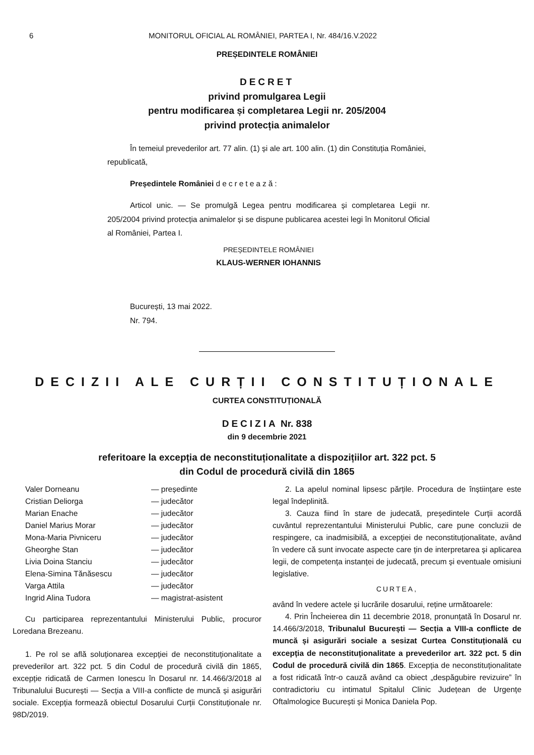6 MONITORUL OFICIAL AL ROMÂNIEI, PARTEA I, Nr. 484/16.V.2022
PREȘEDINTELE ROMÂNIEI
DECRET
privind promulgarea Legii
pentru modificarea și completarea Legii nr. 205/2004
privind protecția animalelor
În temeiul prevederilor art. 77 alin. (1) și ale art. 100 alin. (1) din Constituția României, republicată,
Președintele României decretează:
Articol unic. — Se promulgă Legea pentru modificarea și completarea Legii nr. 205/2004 privind protecția animalelor și se dispune publicarea acestei legi în Monitorul Oficial al României, Partea I.
PREȘEDINTELE ROMÂNIEI
KLAUS-WERNER IOHANNIS
București, 13 mai 2022.
Nr. 794.
DECIZII ALE CURȚII CONSTITUȚIONALE
CURTEA CONSTITUȚIONALĂ
DECIZIA Nr. 838
din 9 decembrie 2021
referitoare la excepția de neconstituționalitate a dispozițiilor art. 322 pct. 5
din Codul de procedură civilă din 1865
Valer Dorneanu — președinte
Cristian Deliorga — judecător
Marian Enache — judecător
Daniel Marius Morar — judecător
Mona-Maria Pivniceru — judecător
Gheorghe Stan — judecător
Livia Doina Stanciu — judecător
Elena-Simina Tănăsescu — judecător
Varga Attila — judecător
Ingrid Alina Tudora — magistrat-asistent
Cu participarea reprezentantului Ministerului Public, procuror Loredana Brezeanu.
1. Pe rol se află soluționarea excepției de neconstituționalitate a prevederilor art. 322 pct. 5 din Codul de procedură civilă din 1865, excepție ridicată de Carmen Ionescu în Dosarul nr. 14.466/3/2018 al Tribunalului București — Secția a VIII-a conflicte de muncă și asigurări sociale. Excepția formează obiectul Dosarului Curții Constituționale nr. 98D/2019.
2. La apelul nominal lipsesc părțile. Procedura de înștiințare este legal îndeplinită.
3. Cauza fiind în stare de judecată, președintele Curții acordă cuvântul reprezentantului Ministerului Public, care pune concluzii de respingere, ca inadmisibilă, a excepției de neconstituționalitate, având în vedere că sunt invocate aspecte care țin de interpretarea și aplicarea legii, de competența instanței de judecată, precum și eventuale omisiuni legislative.
CURTEA,
având în vedere actele și lucrările dosarului, reține următoarele:
4. Prin Încheierea din 11 decembrie 2018, pronunțată în Dosarul nr. 14.466/3/2018, Tribunalul București — Secția a VIII-a conflicte de muncă și asigurări sociale a sesizat Curtea Constituțională cu excepția de neconstituționalitate a prevederilor art. 322 pct. 5 din Codul de procedură civilă din 1865. Excepția de neconstituționalitate a fost ridicată într-o cauză având ca obiect „despăgubire revizuire” în contradictoriu cu intimatul Spitalul Clinic Județean de Urgențe Oftalmologice București și Monica Daniela Pop.